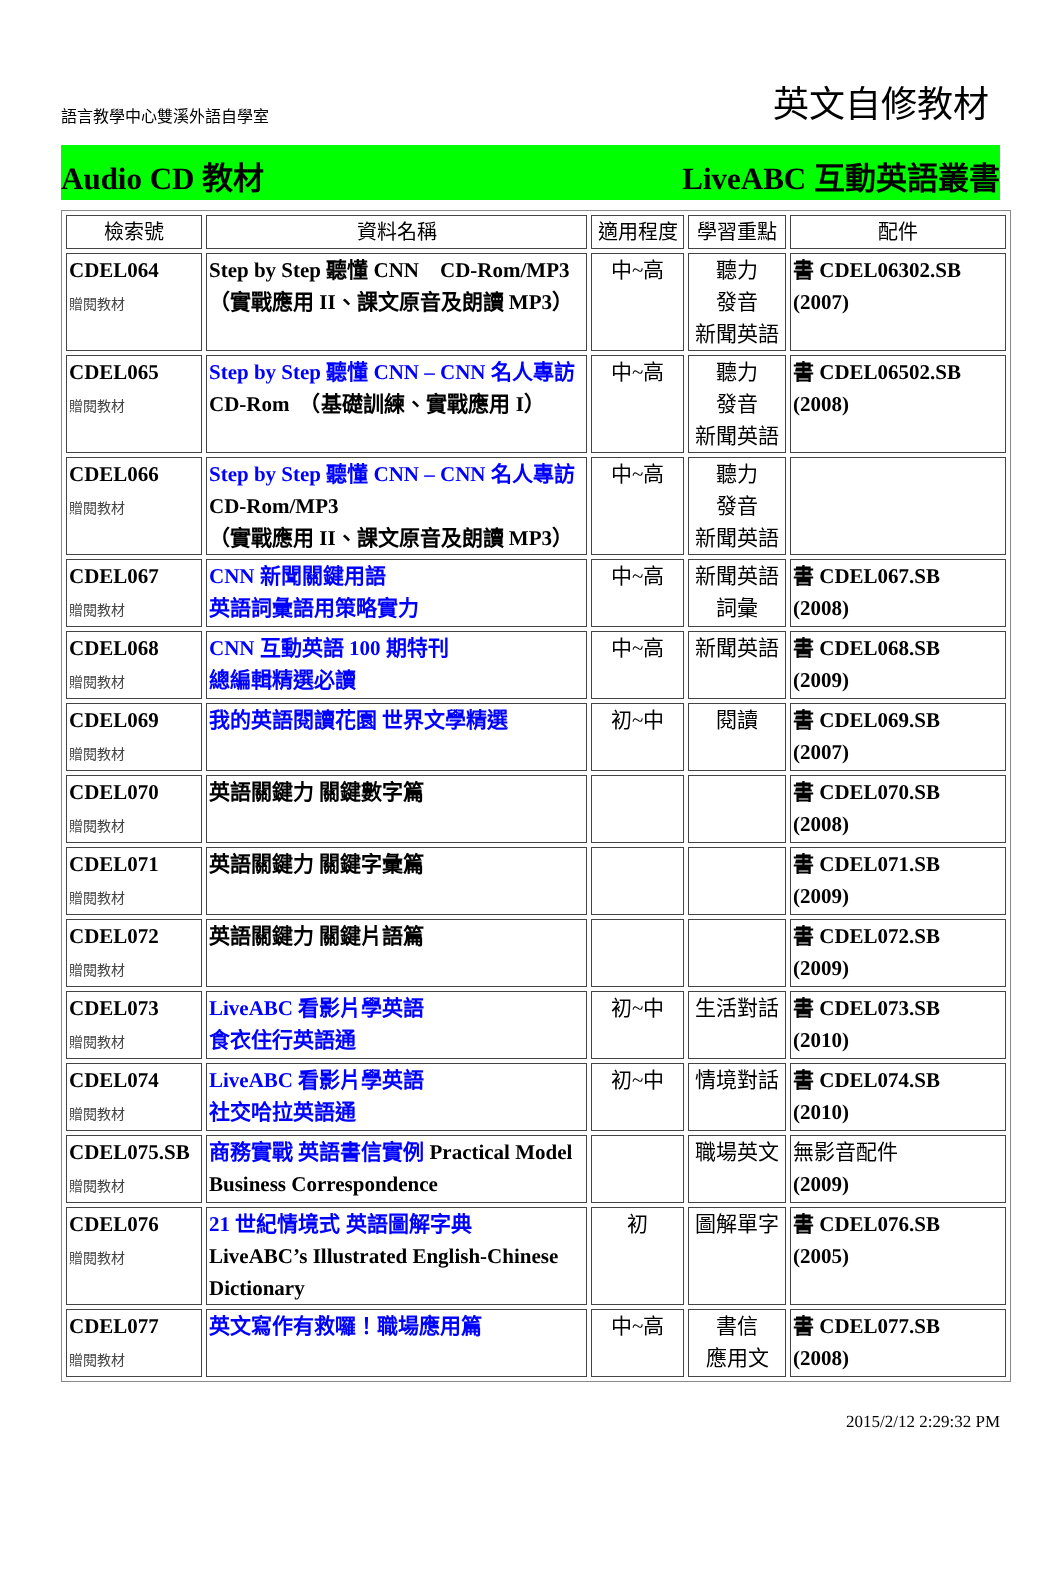語言教學中心雙溪外語自學室 英文自修教材
Audio CD 教材 LiveABC 互動英語叢書
| 檢索號 | 資料名稱 | 適用程度 | 學習重點 | 配件 |
| --- | --- | --- | --- | --- |
| CDEL064 贈閱教材 | Step by Step 聽懂 CNN CD-Rom/MP3 （實戰應用 II、課文原音及朗讀 MP3） | 中~高 | 聽力 發音 新聞英語 | 書 CDEL06302.SB (2007) |
| CDEL065 贈閱教材 | Step by Step 聽懂 CNN – CNN 名人專訪 CD-Rom （基礎訓練、實戰應用 I） | 中~高 | 聽力 發音 新聞英語 | 書 CDEL06502.SB (2008) |
| CDEL066 贈閱教材 | Step by Step 聽懂 CNN – CNN 名人專訪 CD-Rom/MP3 （實戰應用 II、課文原音及朗讀 MP3） | 中~高 | 聽力 發音 新聞英語 | |
| CDEL067 贈閱教材 | CNN 新聞關鍵用語 英語詞彙語用策略實力 | 中~高 | 新聞英語 詞彙 | 書 CDEL067.SB (2008) |
| CDEL068 贈閱教材 | CNN 互動英語 100 期特刊 總編輯精選必讀 | 中~高 | 新聞英語 | 書 CDEL068.SB (2009) |
| CDEL069 贈閱教材 | 我的英語閱讀花園 世界文學精選 | 初~中 | 閱讀 | 書 CDEL069.SB (2007) |
| CDEL070 贈閱教材 | 英語關鍵力 關鍵數字篇 | | | 書 CDEL070.SB (2008) |
| CDEL071 贈閱教材 | 英語關鍵力 關鍵字彙篇 | | | 書 CDEL071.SB (2009) |
| CDEL072 贈閱教材 | 英語關鍵力 關鍵片語篇 | | | 書 CDEL072.SB (2009) |
| CDEL073 贈閱教材 | LiveABC 看影片學英語 食衣住行英語通 | 初~中 | 生活對話 | 書 CDEL073.SB (2010) |
| CDEL074 贈閱教材 | LiveABC 看影片學英語 社交哈拉英語通 | 初~中 | 情境對話 | 書 CDEL074.SB (2010) |
| CDEL075.SB 贈閱教材 | 商務實戰 英語書信實例 Practical Model Business Correspondence | | 職場英文 | 無影音配件 (2009) |
| CDEL076 贈閱教材 | 21 世紀情境式 英語圖解字典 LiveABC’s Illustrated English-Chinese Dictionary | 初 | 圖解單字 | 書 CDEL076.SB (2005) |
| CDEL077 贈閱教材 | 英文寫作有救囉！職場應用篇 | 中~高 | 書信 應用文 | 書 CDEL077.SB (2008) |
2015/2/12 2:29:32 PM